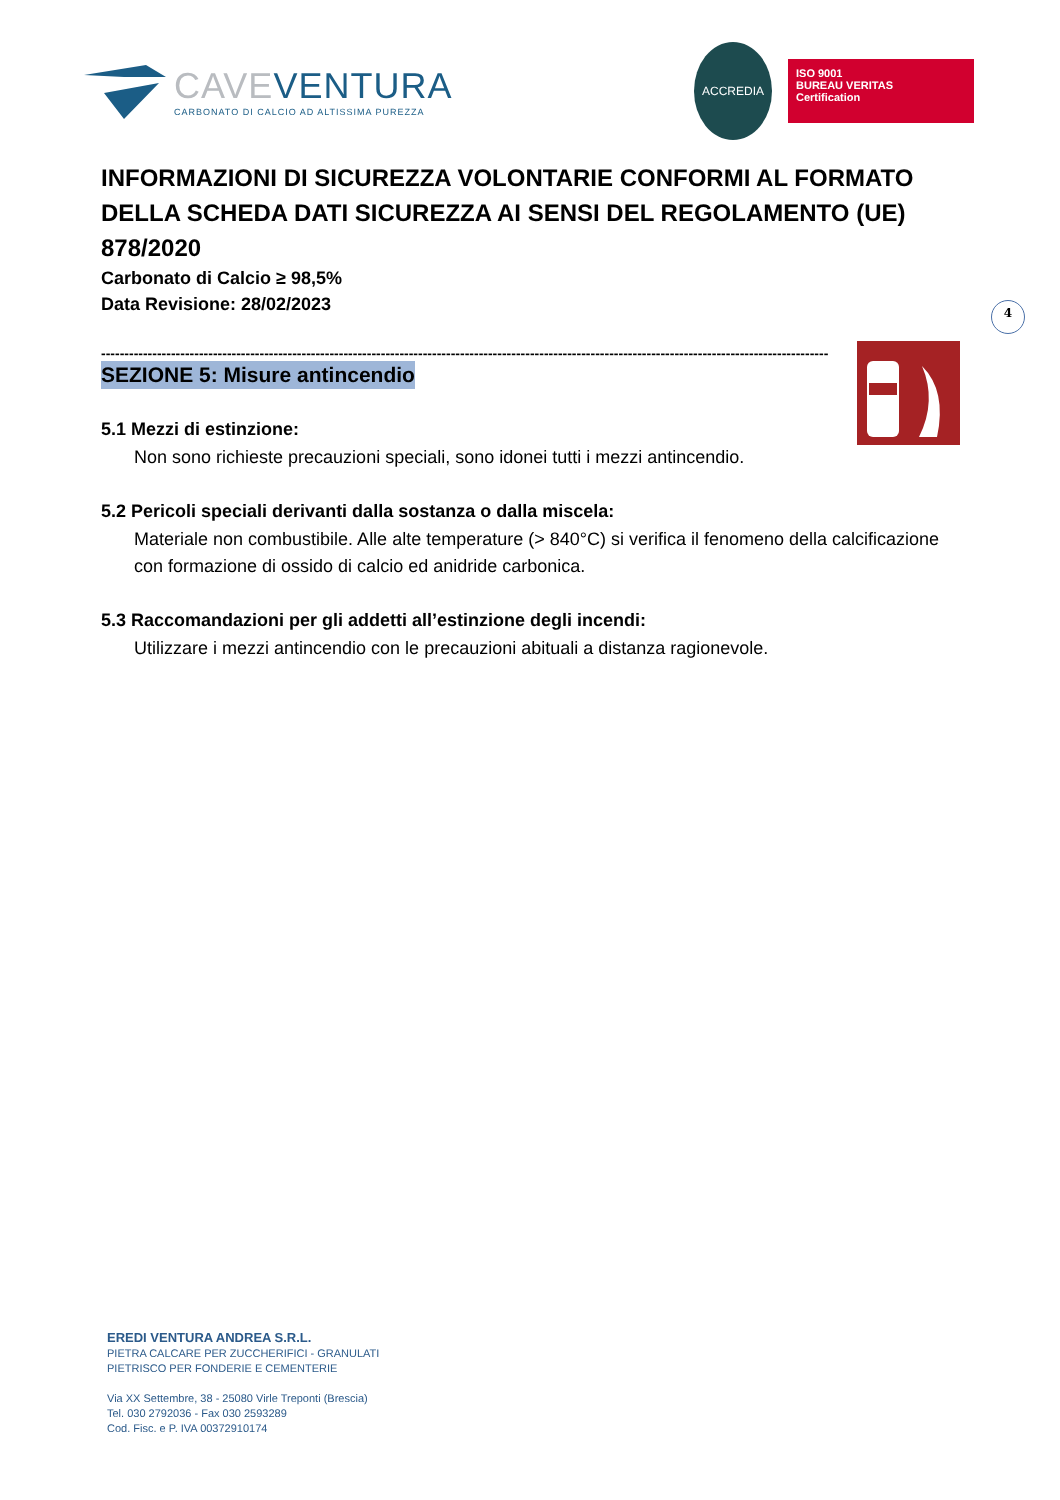CAVEVENTURA
CARBONATO DI CALCIO AD ALTISSIMA PUREZZA
ACCREDIA
ISO 9001
BUREAU VERITAS
Certification
4
INFORMAZIONI DI SICUREZZA VOLONTARIE CONFORMI AL FORMATO DELLA SCHEDA DATI SICUREZZA AI SENSI DEL REGOLAMENTO (UE) 878/2020
Carbonato di Calcio ≥ 98,5%
Data Revisione: 28/02/2023
------------------------------------------------------------------------------------------------------------------------------------------------------------
SEZIONE 5: Misure antincendio
5.1 Mezzi di estinzione:
Non sono richieste precauzioni speciali, sono idonei tutti i mezzi antincendio.
5.2 Pericoli speciali derivanti dalla sostanza o dalla miscela:
Materiale non combustibile. Alle alte temperature (> 840°C) si verifica il fenomeno della calcificazione con formazione di ossido di calcio ed anidride carbonica.
5.3 Raccomandazioni per gli addetti all’estinzione degli incendi:
Utilizzare i mezzi antincendio con le precauzioni abituali a distanza ragionevole.
EREDI VENTURA ANDREA S.R.L.
PIETRA CALCARE PER ZUCCHERIFICI - GRANULATI
PIETRISCO PER FONDERIE E CEMENTERIE
Via XX Settembre, 38 - 25080 Virle Treponti (Brescia)
Tel. 030 2792036 - Fax 030 2593289
Cod. Fisc. e P. IVA 00372910174